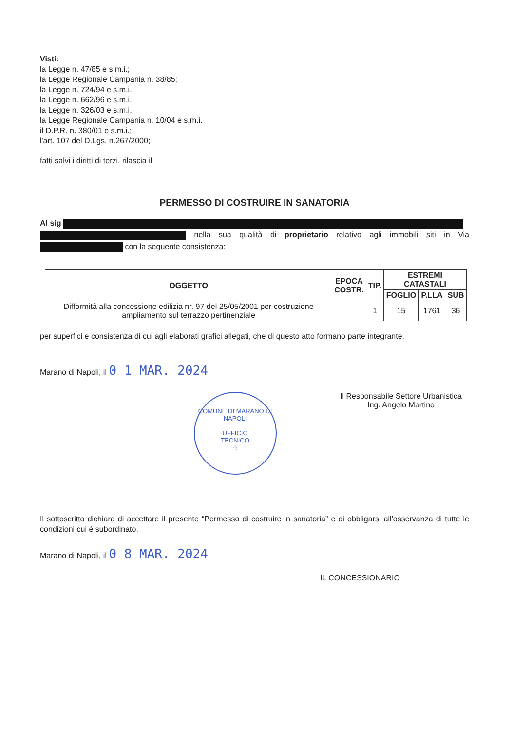Visti:
la Legge n. 47/85 e s.m.i.;
la Legge Regionale Campania n. 38/85;
la Legge n. 724/94 e s.m.i.;
la Legge n. 662/96 e s.m.i.
la Legge n. 326/03 e s.m.i,
la Legge Regionale Campania n. 10/04 e s.m.i.
il D.P.R. n. 380/01 e s.m.i.;
l'art. 107 del D.Lgs. n.267/2000;
fatti salvi i diritti di terzi, rilascia il
PERMESSO DI COSTRUIRE IN SANATORIA
Al sig
nella sua qualità di proprietario relativo agli immobili siti in Via con la seguente consistenza:
| OGGETTO | EPOCA COSTR. | TIP. | ESTREMI CATASTALI | | |
| --- | --- | --- | --- | --- | --- |
| | | | FOGLIO | P.LLA | SUB |
| Difformità alla concessione edilizia nr. 97 del 25/05/2001 per costruzione ampliamento sul terrazzo pertinenziale | | 1 | 15 | 1761 | 36 |
per superfici e consistenza di cui agli elaborati grafici allegati, che di questo atto formano parte integrante.
Marano di Napoli, il 0 1 MAR. 2024
COMUNE DI MARANO DI NAPOLI
UFFICIO
TECNICO
☆
Il Responsabile Settore Urbanistica
Ing. Angelo Martino
Il sottoscritto dichiara di accettare il presente “Permesso di costruire in sanatoria” e di obbligarsi all'osservanza di tutte le condizioni cui è subordinato.
Marano di Napoli, il 0 8 MAR. 2024
IL CONCESSIONARIO